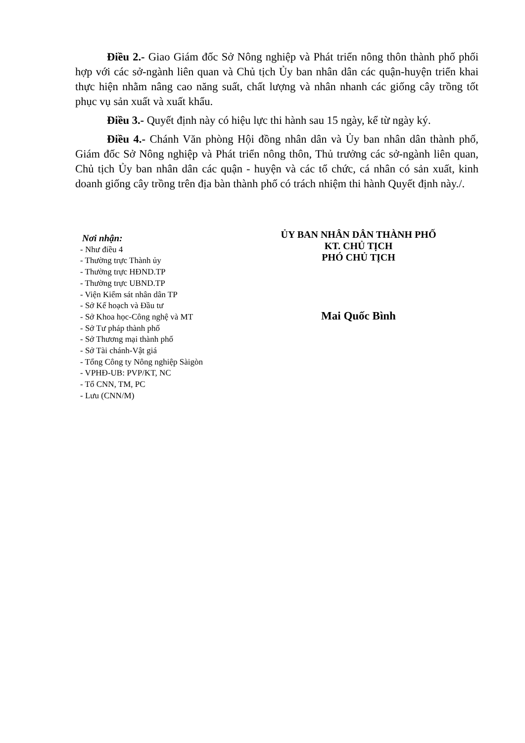Điều 2.- Giao Giám đốc Sở Nông nghiệp và Phát triển nông thôn thành phố phối hợp với các sở-ngành liên quan và Chủ tịch Ủy ban nhân dân các quận-huyện triển khai thực hiện nhằm nâng cao năng suất, chất lượng và nhân nhanh các giống cây trồng tốt phục vụ sản xuất và xuất khẩu.
Điều 3.- Quyết định này có hiệu lực thi hành sau 15 ngày, kể từ ngày ký.
Điều 4.- Chánh Văn phòng Hội đồng nhân dân và Ủy ban nhân dân thành phố, Giám đốc Sở Nông nghiệp và Phát triển nông thôn, Thủ trưởng các sở-ngành liên quan, Chủ tịch Ủy ban nhân dân các quận - huyện và các tổ chức, cá nhân có sản xuất, kinh doanh giống cây trồng trên địa bàn thành phố có trách nhiệm thi hành Quyết định này./.
Nơi nhận:
- Như điều 4
- Thường trực Thành ủy
- Thường trực HĐND.TP
- Thường trực UBND.TP
- Viện Kiểm sát nhân dân TP
- Sở Kế hoạch và Đầu tư
- Sở Khoa học-Công nghệ và MT
- Sở Tư pháp thành phố
- Sở Thương mại thành phố
- Sở Tài chánh-Vật giá
- Tổng Công ty Nông nghiệp Sàigòn
- VPHĐ-UB: PVP/KT, NC
- Tổ CNN, TM, PC
- Lưu (CNN/M)
ỦY BAN NHÂN DÂN THÀNH PHỐ
KT. CHỦ TỊCH
PHÓ CHỦ TỊCH
Mai Quốc Bình